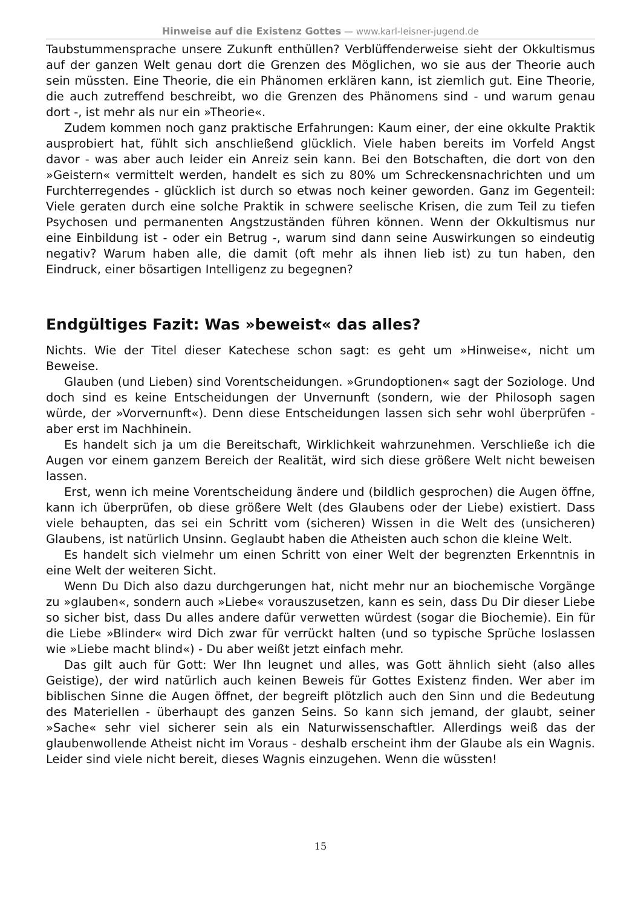Hinweise auf die Existenz Gottes — www.karl-leisner-jugend.de
Taubstummensprache unsere Zukunft enthüllen? Verblüffenderweise sieht der Okkultismus auf der ganzen Welt genau dort die Grenzen des Möglichen, wo sie aus der Theorie auch sein müssten. Eine Theorie, die ein Phänomen erklären kann, ist ziemlich gut. Eine Theorie, die auch zutreffend beschreibt, wo die Grenzen des Phänomens sind - und warum genau dort -, ist mehr als nur ein »Theorie«.
Zudem kommen noch ganz praktische Erfahrungen: Kaum einer, der eine okkulte Praktik ausprobiert hat, fühlt sich anschließend glücklich. Viele haben bereits im Vorfeld Angst davor - was aber auch leider ein Anreiz sein kann. Bei den Botschaften, die dort von den »Geistern« vermittelt werden, handelt es sich zu 80% um Schreckensnachrichten und um Furchterregendes - glücklich ist durch so etwas noch keiner geworden. Ganz im Gegenteil: Viele geraten durch eine solche Praktik in schwere seelische Krisen, die zum Teil zu tiefen Psychosen und permanenten Angstzuständen führen können. Wenn der Okkultismus nur eine Einbildung ist - oder ein Betrug -, warum sind dann seine Auswirkungen so eindeutig negativ? Warum haben alle, die damit (oft mehr als ihnen lieb ist) zu tun haben, den Eindruck, einer bösartigen Intelligenz zu begegnen?
Endgültiges Fazit: Was »beweist« das alles?
Nichts. Wie der Titel dieser Katechese schon sagt: es geht um »Hinweise«, nicht um Beweise.
Glauben (und Lieben) sind Vorentscheidungen. »Grundoptionen« sagt der Soziologe. Und doch sind es keine Entscheidungen der Unvernunft (sondern, wie der Philosoph sagen würde, der »Vorvernunft«). Denn diese Entscheidungen lassen sich sehr wohl überprüfen - aber erst im Nachhinein.
Es handelt sich ja um die Bereitschaft, Wirklichkeit wahrzunehmen. Verschließe ich die Augen vor einem ganzem Bereich der Realität, wird sich diese größere Welt nicht beweisen lassen.
Erst, wenn ich meine Vorentscheidung ändere und (bildlich gesprochen) die Augen öffne, kann ich überprüfen, ob diese größere Welt (des Glaubens oder der Liebe) existiert. Dass viele behaupten, das sei ein Schritt vom (sicheren) Wissen in die Welt des (unsicheren) Glaubens, ist natürlich Unsinn. Geglaubt haben die Atheisten auch schon die kleine Welt.
Es handelt sich vielmehr um einen Schritt von einer Welt der begrenzten Erkenntnis in eine Welt der weiteren Sicht.
Wenn Du Dich also dazu durchgerungen hat, nicht mehr nur an biochemische Vorgänge zu »glauben«, sondern auch »Liebe« vorauszusetzen, kann es sein, dass Du Dir dieser Liebe so sicher bist, dass Du alles andere dafür verwetten würdest (sogar die Biochemie). Ein für die Liebe »Blinder« wird Dich zwar für verrückt halten (und so typische Sprüche loslassen wie »Liebe macht blind«) - Du aber weißt jetzt einfach mehr.
Das gilt auch für Gott: Wer Ihn leugnet und alles, was Gott ähnlich sieht (also alles Geistige), der wird natürlich auch keinen Beweis für Gottes Existenz finden. Wer aber im biblischen Sinne die Augen öffnet, der begreift plötzlich auch den Sinn und die Bedeutung des Materiellen - überhaupt des ganzen Seins. So kann sich jemand, der glaubt, seiner »Sache« sehr viel sicherer sein als ein Naturwissenschaftler. Allerdings weiß das der glaubenwollende Atheist nicht im Voraus - deshalb erscheint ihm der Glaube als ein Wagnis. Leider sind viele nicht bereit, dieses Wagnis einzugehen. Wenn die wüssten!
15